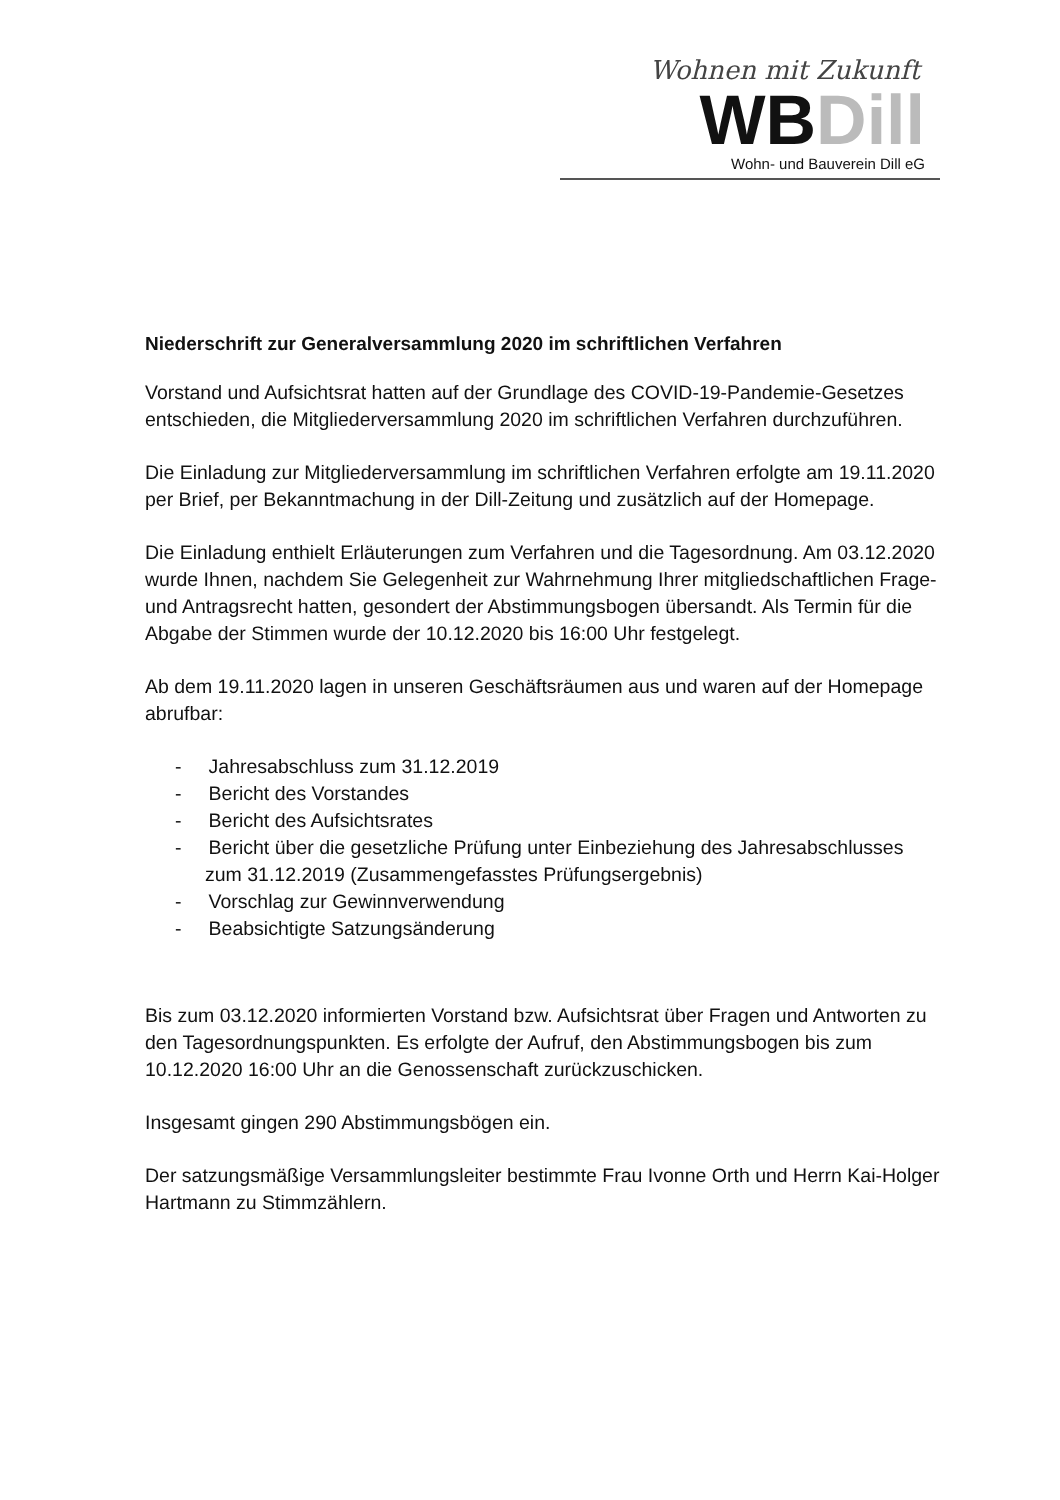Wohnen mit Zukunft
WBDill
Wohn- und Bauverein Dill eG
Niederschrift zur Generalversammlung 2020 im schriftlichen Verfahren
Vorstand und Aufsichtsrat hatten auf der Grundlage des COVID-19-Pandemie-Gesetzes entschieden, die Mitgliederversammlung 2020 im schriftlichen Verfahren durchzuführen.
Die Einladung zur Mitgliederversammlung im schriftlichen Verfahren erfolgte am 19.11.2020 per Brief, per Bekanntmachung in der Dill-Zeitung und zusätzlich auf der Homepage.
Die Einladung enthielt Erläuterungen zum Verfahren und die Tagesordnung. Am 03.12.2020 wurde Ihnen, nachdem Sie Gelegenheit zur Wahrnehmung Ihrer mitgliedschaftlichen Frage- und Antragsrecht hatten, gesondert der Abstimmungsbogen übersandt. Als Termin für die Abgabe der Stimmen wurde der 10.12.2020 bis 16:00 Uhr festgelegt.
Ab dem 19.11.2020 lagen in unseren Geschäftsräumen aus und waren auf der Homepage abrufbar:
- Jahresabschluss zum 31.12.2019
- Bericht des Vorstandes
- Bericht des Aufsichtsrates
- Bericht über die gesetzliche Prüfung unter Einbeziehung des Jahresabschlusses zum 31.12.2019 (Zusammengefasstes Prüfungsergebnis)
- Vorschlag zur Gewinnverwendung
- Beabsichtigte Satzungsänderung
Bis zum 03.12.2020 informierten Vorstand bzw. Aufsichtsrat über Fragen und Antworten zu den Tagesordnungspunkten. Es erfolgte der Aufruf, den Abstimmungsbogen bis zum 10.12.2020 16:00 Uhr an die Genossenschaft zurückzuschicken.
Insgesamt gingen 290 Abstimmungsbögen ein.
Der satzungsmäßige Versammlungsleiter bestimmte Frau Ivonne Orth und Herrn Kai-Holger Hartmann zu Stimmzählern.